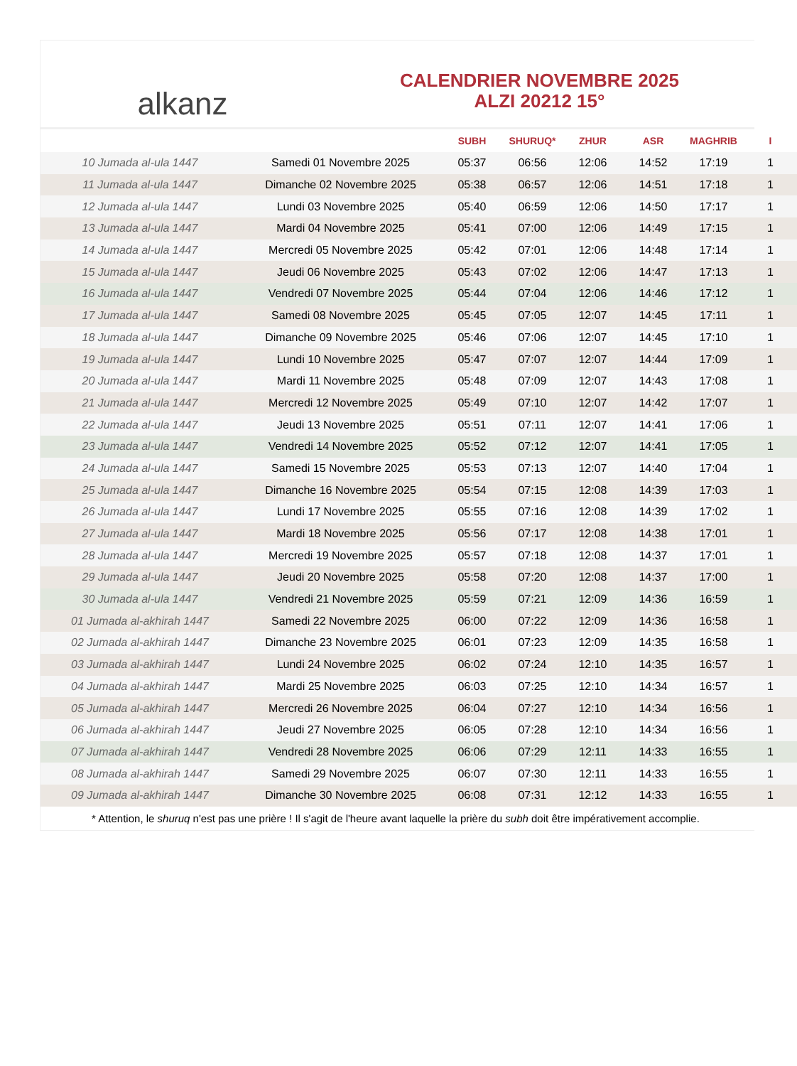alkanz
CALENDRIER NOVEMBRE 2025
ALZI 20212 15°
| | | SUBH | SHURUQ* | ZHUR | ASR | MAGHRIB | I |
| --- | --- | --- | --- | --- | --- | --- | --- |
| 10 Jumada al-ula 1447 | Samedi 01 Novembre 2025 | 05:37 | 06:56 | 12:06 | 14:52 | 17:19 | 1 |
| 11 Jumada al-ula 1447 | Dimanche 02 Novembre 2025 | 05:38 | 06:57 | 12:06 | 14:51 | 17:18 | 1 |
| 12 Jumada al-ula 1447 | Lundi 03 Novembre 2025 | 05:40 | 06:59 | 12:06 | 14:50 | 17:17 | 1 |
| 13 Jumada al-ula 1447 | Mardi 04 Novembre 2025 | 05:41 | 07:00 | 12:06 | 14:49 | 17:15 | 1 |
| 14 Jumada al-ula 1447 | Mercredi 05 Novembre 2025 | 05:42 | 07:01 | 12:06 | 14:48 | 17:14 | 1 |
| 15 Jumada al-ula 1447 | Jeudi 06 Novembre 2025 | 05:43 | 07:02 | 12:06 | 14:47 | 17:13 | 1 |
| 16 Jumada al-ula 1447 | Vendredi 07 Novembre 2025 | 05:44 | 07:04 | 12:06 | 14:46 | 17:12 | 1 |
| 17 Jumada al-ula 1447 | Samedi 08 Novembre 2025 | 05:45 | 07:05 | 12:07 | 14:45 | 17:11 | 1 |
| 18 Jumada al-ula 1447 | Dimanche 09 Novembre 2025 | 05:46 | 07:06 | 12:07 | 14:45 | 17:10 | 1 |
| 19 Jumada al-ula 1447 | Lundi 10 Novembre 2025 | 05:47 | 07:07 | 12:07 | 14:44 | 17:09 | 1 |
| 20 Jumada al-ula 1447 | Mardi 11 Novembre 2025 | 05:48 | 07:09 | 12:07 | 14:43 | 17:08 | 1 |
| 21 Jumada al-ula 1447 | Mercredi 12 Novembre 2025 | 05:49 | 07:10 | 12:07 | 14:42 | 17:07 | 1 |
| 22 Jumada al-ula 1447 | Jeudi 13 Novembre 2025 | 05:51 | 07:11 | 12:07 | 14:41 | 17:06 | 1 |
| 23 Jumada al-ula 1447 | Vendredi 14 Novembre 2025 | 05:52 | 07:12 | 12:07 | 14:41 | 17:05 | 1 |
| 24 Jumada al-ula 1447 | Samedi 15 Novembre 2025 | 05:53 | 07:13 | 12:07 | 14:40 | 17:04 | 1 |
| 25 Jumada al-ula 1447 | Dimanche 16 Novembre 2025 | 05:54 | 07:15 | 12:08 | 14:39 | 17:03 | 1 |
| 26 Jumada al-ula 1447 | Lundi 17 Novembre 2025 | 05:55 | 07:16 | 12:08 | 14:39 | 17:02 | 1 |
| 27 Jumada al-ula 1447 | Mardi 18 Novembre 2025 | 05:56 | 07:17 | 12:08 | 14:38 | 17:01 | 1 |
| 28 Jumada al-ula 1447 | Mercredi 19 Novembre 2025 | 05:57 | 07:18 | 12:08 | 14:37 | 17:01 | 1 |
| 29 Jumada al-ula 1447 | Jeudi 20 Novembre 2025 | 05:58 | 07:20 | 12:08 | 14:37 | 17:00 | 1 |
| 30 Jumada al-ula 1447 | Vendredi 21 Novembre 2025 | 05:59 | 07:21 | 12:09 | 14:36 | 16:59 | 1 |
| 01 Jumada al-akhirah 1447 | Samedi 22 Novembre 2025 | 06:00 | 07:22 | 12:09 | 14:36 | 16:58 | 1 |
| 02 Jumada al-akhirah 1447 | Dimanche 23 Novembre 2025 | 06:01 | 07:23 | 12:09 | 14:35 | 16:58 | 1 |
| 03 Jumada al-akhirah 1447 | Lundi 24 Novembre 2025 | 06:02 | 07:24 | 12:10 | 14:35 | 16:57 | 1 |
| 04 Jumada al-akhirah 1447 | Mardi 25 Novembre 2025 | 06:03 | 07:25 | 12:10 | 14:34 | 16:57 | 1 |
| 05 Jumada al-akhirah 1447 | Mercredi 26 Novembre 2025 | 06:04 | 07:27 | 12:10 | 14:34 | 16:56 | 1 |
| 06 Jumada al-akhirah 1447 | Jeudi 27 Novembre 2025 | 06:05 | 07:28 | 12:10 | 14:34 | 16:56 | 1 |
| 07 Jumada al-akhirah 1447 | Vendredi 28 Novembre 2025 | 06:06 | 07:29 | 12:11 | 14:33 | 16:55 | 1 |
| 08 Jumada al-akhirah 1447 | Samedi 29 Novembre 2025 | 06:07 | 07:30 | 12:11 | 14:33 | 16:55 | 1 |
| 09 Jumada al-akhirah 1447 | Dimanche 30 Novembre 2025 | 06:08 | 07:31 | 12:12 | 14:33 | 16:55 | 1 |
* Attention, le shuruq n'est pas une prière ! Il s'agit de l'heure avant laquelle la prière du subh doit être impérativement accomplie.